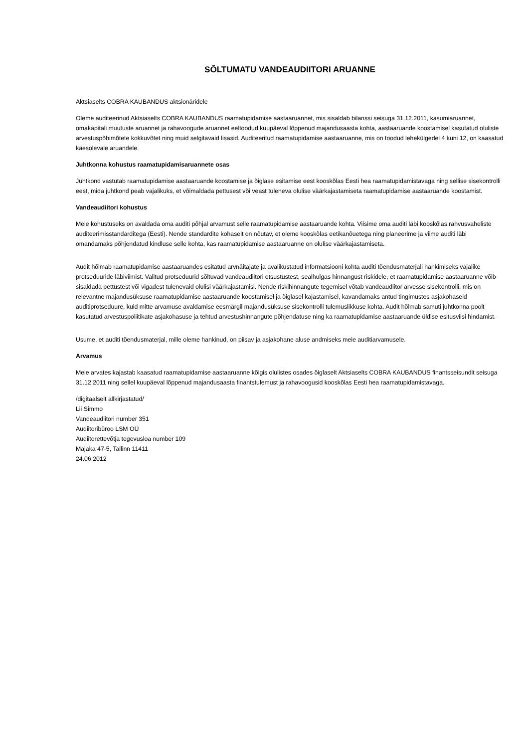SÕLTUMATU VANDEAUDIITORI ARUANNE
Aktsiaselts COBRA KAUBANDUS aktsionäridele
Oleme auditeerinud Aktsiaselts COBRA KAUBANDUS raamatupidamise aastaaruannet, mis sisaldab bilanssi seisuga 31.12.2011, kasumiaruannet, omakapitali muutuste aruannet ja rahavoogude aruannet eeltoodud kuupäeval lõppenud majandusaasta kohta, aastaaruande koostamisel kasutatud oluliste arvestuspõhimõtete kokkuvõtet ning muid selgitavaid lisasid. Auditeeritud raamatupidamise aastaaruanne, mis on toodud lehekülgedel 4 kuni 12, on kaasatud käesolevale aruandele.
Juhtkonna kohustus raamatupidamisaruannete osas
Juhtkond vastutab raamatupidamise aastaaruande koostamise ja õiglase esitamise eest kooskõlas Eesti hea raamatupidamistavaga ning sellise sisekontrolli eest, mida juhtkond peab vajalikuks, et võimaldada pettusest või veast tuleneva olulise väärkajastamiseta raamatupidamise aastaaruande koostamist.
Vandeaudiitori kohustus
Meie kohustuseks on avaldada oma auditi põhjal arvamust selle raamatupidamise aastaaruande kohta. Viisime oma auditi läbi kooskõlas rahvusvaheliste auditeerimisstandarditega (Eesti). Nende standardite kohaselt on nõutav, et oleme kooskõlas eetikanõuetega ning planeerime ja viime auditi läbi omandamaks põhjendatud kindluse selle kohta, kas raamatupidamise aastaaruanne on olulise väärkajastamiseta.
Audit hõlmab raamatupidamise aastaaruandes esitatud arvnäitajate ja avalikustatud informatsiooni kohta auditi tõendusmaterjali hankimiseks vajalike protseduuride läbiviimist. Valitud protseduurid sõltuvad vandeaudiitori otsustustest, sealhulgas hinnangust riskidele, et raamatupidamise aastaaruanne võib sisaldada pettustest või vigadest tulenevaid olulisi väärkajastamisi. Nende riskihinnangute tegemisel võtab vandeaudiitor arvesse sisekontrolli, mis on relevantne majandusüksuse raamatupidamise aastaaruande koostamisel ja õiglasel kajastamisel, kavandamaks antud tingimustes asjakohaseid auditiprotseduure, kuid mitte arvamuse avaldamise eesmärgil majandusüksuse sisekontrolli tulemuslikkuse kohta. Audit hõlmab samuti juhtkonna poolt kasutatud arvestuspoliitikate asjakohasuse ja tehtud arvestushinnangute põhjendatuse ning ka raamatupidamise aastaaruande üldise esitusviisi hindamist.
Usume, et auditi tõendusmaterjal, mille oleme hankinud, on piisav ja asjakohane aluse andmiseks meie auditiarvamusele.
Arvamus
Meie arvates kajastab kaasatud raamatupidamise aastaaruanne kõigis olulistes osades õiglaselt Aktsiaselts COBRA KAUBANDUS finantsseisundit seisuga 31.12.2011 ning sellel kuupäeval lõppenud majandusaasta finantstulemust ja rahavoogusid kooskõlas Eesti hea raamatupidamistavaga.
/digitaalselt allkirjastatud/
Lii Simmo
Vandeaudiitori number 351
Audiitoribüroo LSM OÜ
Audiitorettevõtja tegevusloa number 109
Majaka 47-5, Tallinn 11411
24.06.2012